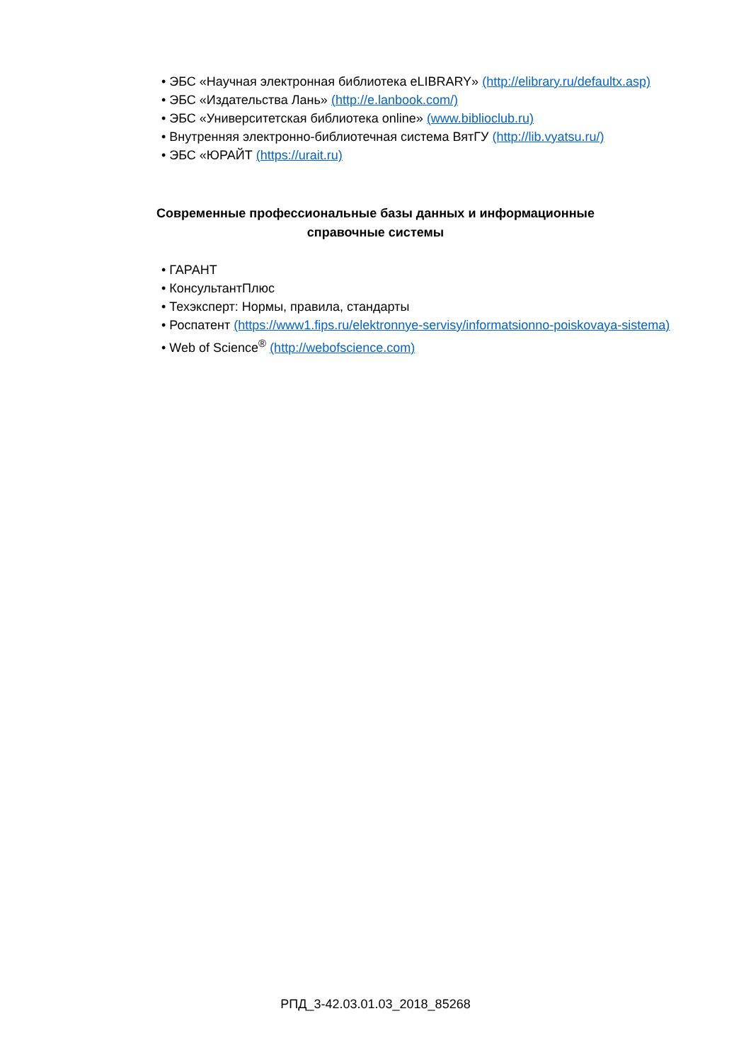• ЭБС «Научная электронная библиотека eLIBRARY» (http://elibrary.ru/defaultx.asp)
• ЭБС «Издательства Лань» (http://e.lanbook.com/)
• ЭБС «Университетская библиотека online» (www.biblioclub.ru)
• Внутренняя электронно-библиотечная система ВятГУ (http://lib.vyatsu.ru/)
• ЭБС «ЮРАЙТ (https://urait.ru)
Современные профессиональные базы данных и информационные справочные системы
• ГАРАНТ
• КонсультантПлюс
• Техэксперт: Нормы, правила, стандарты
• Роспатент (https://www1.fips.ru/elektronnye-servisy/informatsionno-poiskovaya-sistema)
• Web of Science<sup>®</sup> (http://webofscience.com)
РПД_3-42.03.01.03_2018_85268